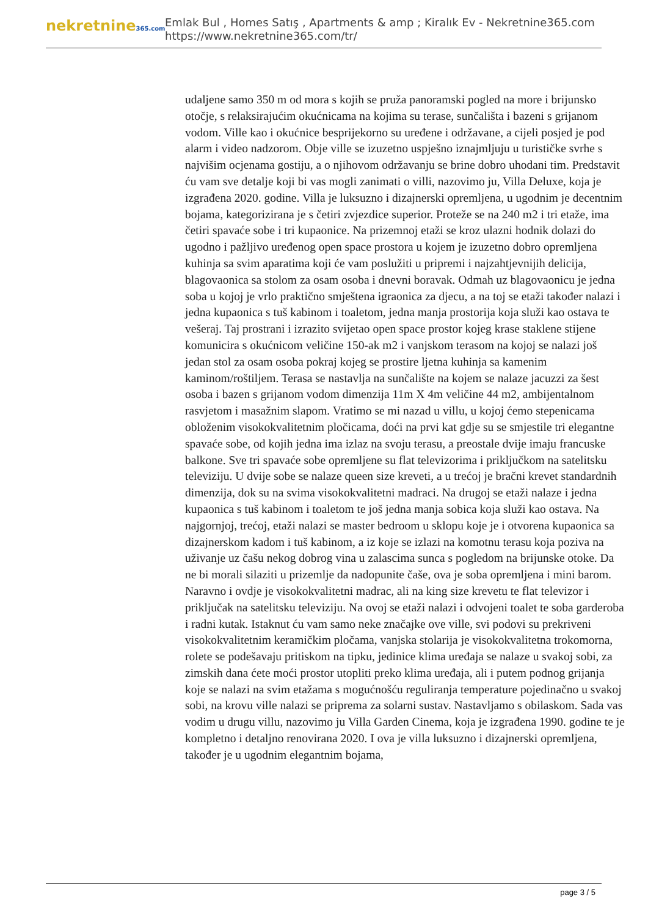nekretnine365.com
Emlak Bul , Homes Satış , Apartments & amp ; Kiralık Ev - Nekretnine365.com
https://www.nekretnine365.com/tr/
udaljene samo 350 m od mora s kojih se pruža panoramski pogled na more i brijunsko otočje, s relaksirajućim okućnicama na kojima su terase, sunčališta i bazeni s grijanom vodom. Ville kao i okućnice besprijekorno su uređene i održavane, a cijeli posjed je pod alarm i video nadzorom. Obje ville se izuzetno uspješno iznajmljuju u turističke svrhe s najvišim ocjenama gostiju, a o njihovom održavanju se brine dobro uhodani tim. Predstavit ću vam sve detalje koji bi vas mogli zanimati o villi, nazovimo ju, Villa Deluxe, koja je izgrađena 2020. godine. Villa je luksuzno i dizajnerski opremljena, u ugodnim je decentnim bojama, kategorizirana je s četiri zvjezdice superior. Proteže se na 240 m2 i tri etaže, ima četiri spavaće sobe i tri kupaonice. Na prizemnoj etaži se kroz ulazni hodnik dolazi do ugodno i pažljivo uređenog open space prostora u kojem je izuzetno dobro opremljena kuhinja sa svim aparatima koji će vam poslužiti u pripremi i najzahtjevnijih delicija, blagovaonica sa stolom za osam osoba i dnevni boravak. Odmah uz blagovaonicu je jedna soba u kojoj je vrlo praktično smještena igraonica za djecu, a na toj se etaži također nalazi i jedna kupaonica s tuš kabinom i toaletom, jedna manja prostorija koja služi kao ostava te vešeraj. Taj prostrani i izrazito svijetao open space prostor kojeg krase staklene stijene komunicira s okućnicom veličine 150-ak m2 i vanjskom terasom na kojoj se nalazi još jedan stol za osam osoba pokraj kojeg se prostire ljetna kuhinja sa kamenim kaminom/roštiljem. Terasa se nastavlja na sunčalište na kojem se nalaze jacuzzi za šest osoba i bazen s grijanom vodom dimenzija 11m X 4m veličine 44 m2, ambijentalnom rasvjetom i masažnim slapom. Vratimo se mi nazad u villu, u kojoj ćemo stepenicama obloženim visokokvalitetnim pločicama, doći na prvi kat gdje su se smjestile tri elegantne spavaće sobe, od kojih jedna ima izlaz na svoju terasu, a preostale dvije imaju francuske balkone. Sve tri spavaće sobe opremljene su flat televizorima i priključkom na satelitsku televiziju. U dvije sobe se nalaze queen size kreveti, a u trećoj je bračni krevet standardnih dimenzija, dok su na svima visokokvalitetni madraci. Na drugoj se etaži nalaze i jedna kupaonica s tuš kabinom i toaletom te još jedna manja sobica koja služi kao ostava. Na najgornjoj, trećoj, etaži nalazi se master bedroom u sklopu koje je i otvorena kupaonica sa dizajnerskom kadom i tuš kabinom, a iz koje se izlazi na komotnu terasu koja poziva na uživanje uz čašu nekog dobrog vina u zalascima sunca s pogledom na brijunske otoke. Da ne bi morali silaziti u prizemlje da nadopunite čaše, ova je soba opremljena i mini barom. Naravno i ovdje je visokokvalitetni madrac, ali na king size krevetu te flat televizor i priključak na satelitsku televiziju. Na ovoj se etaži nalazi i odvojeni toalet te soba garderoba i radni kutak. Istaknut ću vam samo neke značajke ove ville, svi podovi su prekriveni visokokvalitetnim keramičkim pločama, vanjska stolarija je visokokvalitetna trokomorna, rolete se podešavaju pritiskom na tipku, jedinice klima uređaja se nalaze u svakoj sobi, za zimskih dana ćete moći prostor utopliti preko klima uređaja, ali i putem podnog grijanja koje se nalazi na svim etažama s mogućnošću reguliranja temperature pojedinačno u svakoj sobi, na krovu ville nalazi se priprema za solarni sustav. Nastavljamo s obilaskom. Sada vas vodim u drugu villu, nazovimo ju Villa Garden Cinema, koja je izgrađena 1990. godine te je kompletno i detaljno renovirana 2020. I ova je villa luksuzno i dizajnerski opremljena, također je u ugodnim elegantnim bojama,
page 3 / 5